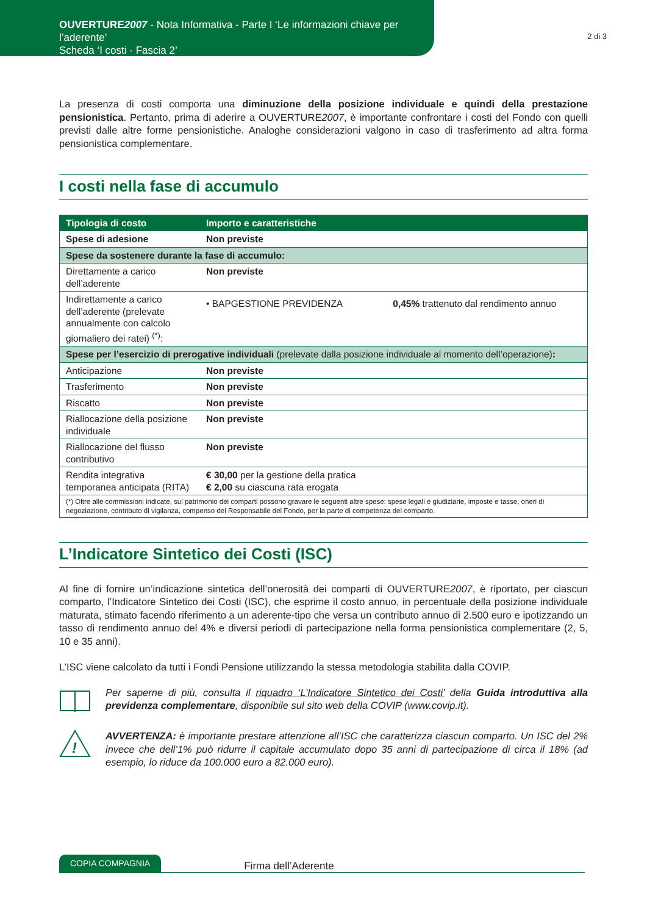OUVERTURE2007 - Nota Informativa - Parte I ‘Le informazioni chiave per l’aderente’
Scheda ‘I costi - Fascia 2’
2 di 3
La presenza di costi comporta una diminuzione della posizione individuale e quindi della prestazione pensionistica. Pertanto, prima di aderire a OUVERTURE2007, è importante confrontare i costi del Fondo con quelli previsti dalle altre forme pensionistiche. Analoghe considerazioni valgono in caso di trasferimento ad altra forma pensionistica complementare.
I costi nella fase di accumulo
| Tipologia di costo | Importo e caratteristiche | |
| --- | --- | --- |
| Spese di adesione | Non previste | |
| Spese da sostenere durante la fase di accumulo: | | |
| Direttamente a carico dell’aderente | Non previste | |
| Indirettamente a carico dell’aderente (prelevate annualmente con calcolo giornaliero dei ratei) <sup>(*)</sup>: | • BAPGESTIONE PREVIDENZA | 0,45% trattenuto dal rendimento annuo |
| Spese per l’esercizio di prerogative individuali (prelevate dalla posizione individuale al momento dell’operazione) : | | |
| Anticipazione | Non previste | |
| Trasferimento | Non previste | |
| Riscatto | Non previste | |
| Riallocazione della posizione individuale | Non previste | |
| Riallocazione del flusso contributivo | Non previste | |
| Rendita integrativa temporanea anticipata (RITA) | € 30,00 per la gestione della pratica € 2,00 su ciascuna rata erogata | |
| (*) Oltre alle commissioni indicate, sul patrimonio dei comparti possono gravare le seguenti altre spese: spese legali e giudiziarie, imposte e tasse, oneri di negoziazione, contributo di vigilanza, compenso del Responsabile del Fondo, per la parte di competenza del comparto. | | |
L’Indicatore Sintetico dei Costi (ISC)
Al fine di fornire un’indicazione sintetica dell’onerosità dei comparti di OUVERTURE2007, è riportato, per ciascun comparto, l’Indicatore Sintetico dei Costi (ISC), che esprime il costo annuo, in percentuale della posizione individuale maturata, stimato facendo riferimento a un aderente-tipo che versa un contributo annuo di 2.500 euro e ipotizzando un tasso di rendimento annuo del 4% e diversi periodi di partecipazione nella forma pensionistica complementare (2, 5, 10 e 35 anni).
L’ISC viene calcolato da tutti i Fondi Pensione utilizzando la stessa metodologia stabilita dalla COVIP.
Per saperne di più, consulta il riquadro ‘L’Indicatore Sintetico dei Costi’ della Guida introduttiva alla previdenza complementare, disponibile sul sito web della COVIP (www.covip.it).
!
AVVERTENZA: è importante prestare attenzione all’ISC che caratterizza ciascun comparto. Un ISC del 2% invece che dell’1% può ridurre il capitale accumulato dopo 35 anni di partecipazione di circa il 18% (ad esempio, lo riduce da 100.000 euro a 82.000 euro).
COPIA COMPAGNIA Firma dell’Aderente